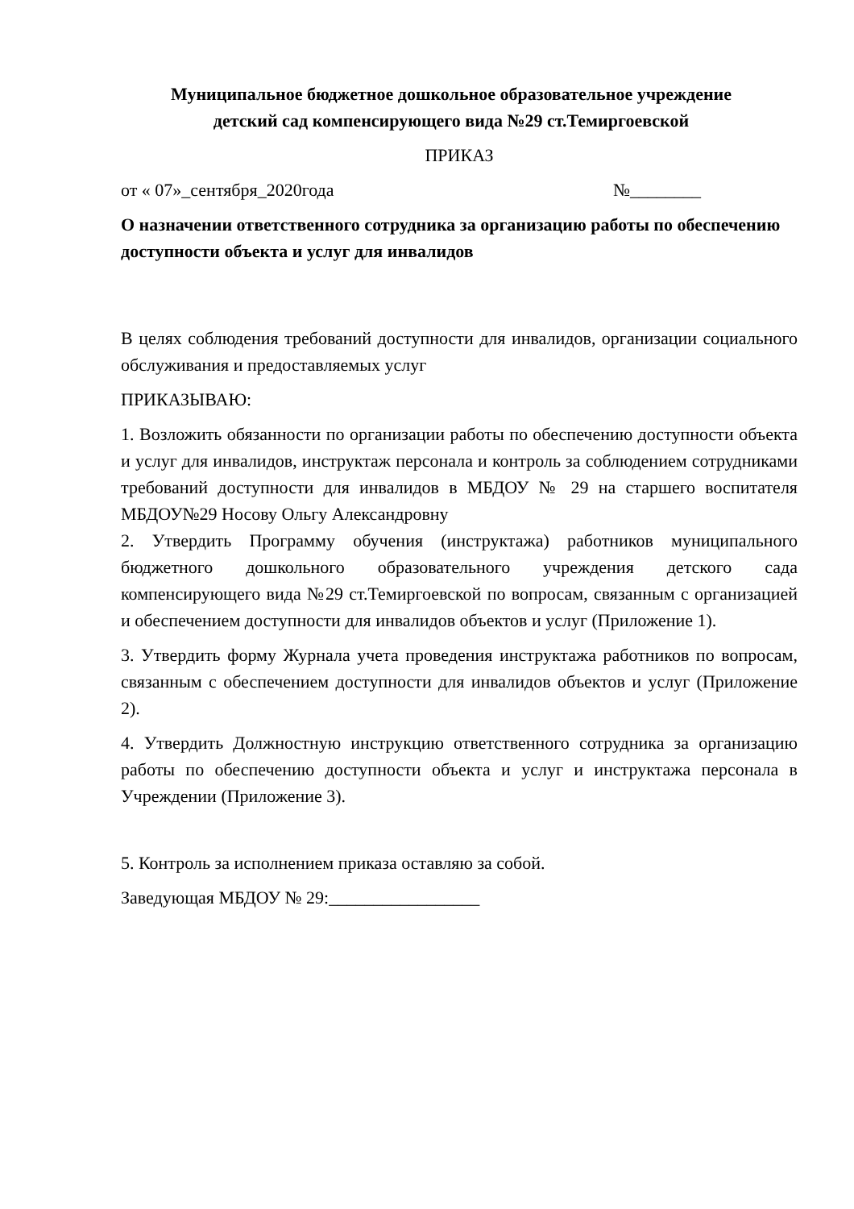Муниципальное бюджетное дошкольное образовательное учреждение
детский сад компенсирующего вида №29 ст.Темиргоевской
ПРИКАЗ
от « 07»_сентября_2020года №________
О назначении ответственного сотрудника за организацию работы по обеспечению доступности объекта и услуг для инвалидов
В целях соблюдения требований доступности для инвалидов, организации социального обслуживания и предоставляемых услуг
ПРИКАЗЫВАЮ:
1. Возложить обязанности по организации работы по обеспечению доступности объекта и услуг для инвалидов, инструктаж персонала и контроль за соблюдением сотрудниками требований доступности для инвалидов в МБДОУ № 29 на старшего воспитателя МБДОУ№29 Носову Ольгу Александровну
2. Утвердить Программу обучения (инструктажа) работников муниципального бюджетного дошкольного образовательного учреждения детского сада компенсирующего вида №29 ст.Темиргоевской по вопросам, связанным с организацией и обеспечением доступности для инвалидов объектов и услуг (Приложение 1).
3. Утвердить форму Журнала учета проведения инструктажа работников по вопросам, связанным с обеспечением доступности для инвалидов объектов и услуг (Приложение 2).
4. Утвердить Должностную инструкцию ответственного сотрудника за организацию работы по обеспечению доступности объекта и услуг и инструктажа персонала в Учреждении (Приложение 3).
5. Контроль за исполнением приказа оставляю за собой.
Заведующая МБДОУ № 29:_________________